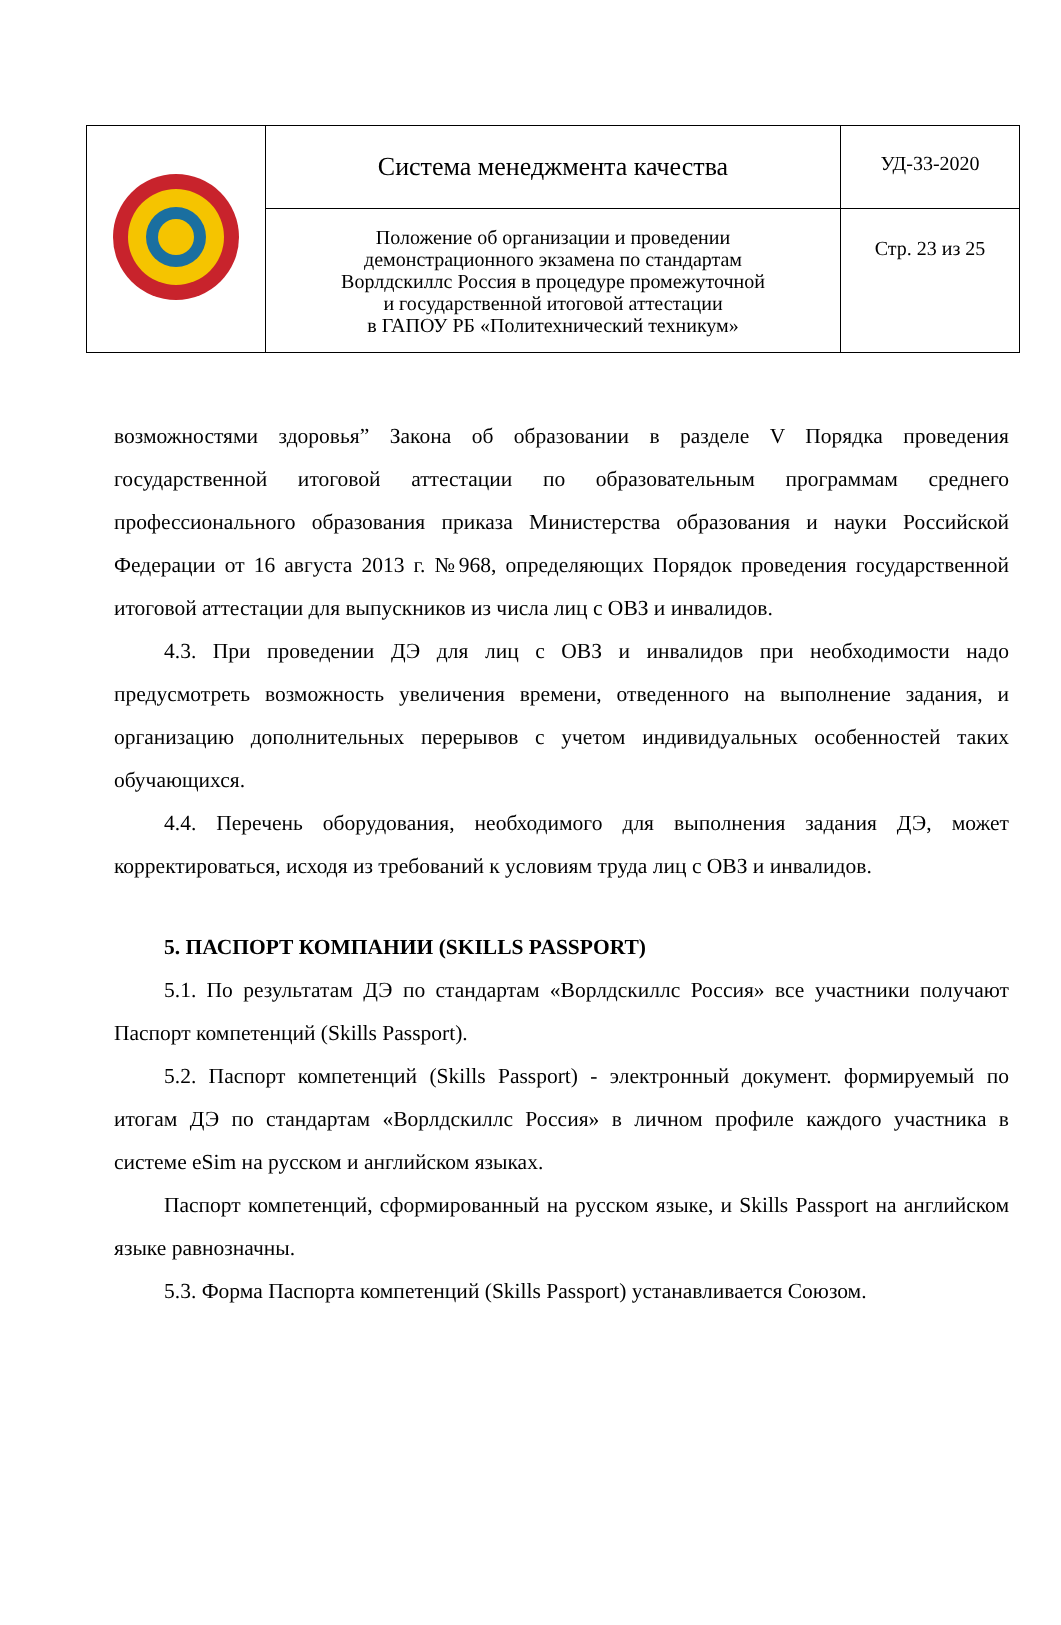| | Система менеджмента качества | УД-33-2020 |
| | Положение об организации и проведении демонстрационного экзамена по стандартам Ворлдскиллс Россия в процедуре промежуточной и государственной итоговой аттестации в ГАПОУ РБ «Политехнический техникум» | Стр. 23 из 25 |
возможностями здоровья” Закона об образовании в разделе V Порядка проведения государственной итоговой аттестации по образовательным программам среднего профессионального образования приказа Министерства образования и науки Российской Федерации от 16 августа 2013 г. №968, определяющих Порядок проведения государственной итоговой аттестации для выпускников из числа лиц с ОВЗ и инвалидов.
4.3. При проведении ДЭ для лиц с ОВЗ и инвалидов при необходимости надо предусмотреть возможность увеличения времени, отведенного на выполнение задания, и организацию дополнительных перерывов с учетом индивидуальных особенностей таких обучающихся.
4.4. Перечень оборудования, необходимого для выполнения задания ДЭ, может корректироваться, исходя из требований к условиям труда лиц с ОВЗ и инвалидов.
5. ПАСПОРТ КОМПАНИИ (SKILLS PASSPORT)
5.1. По результатам ДЭ по стандартам «Ворлдскиллс Россия» все участники получают Паспорт компетенций (Skills Passport).
5.2. Паспорт компетенций (Skills Passport) - электронный документ. формируемый по итогам ДЭ по стандартам «Ворлдскиллс Россия» в личном профиле каждого участника в системе eSim на русском и английском языках.
Паспорт компетенций, сформированный на русском языке, и Skills Passport на английском языке равнозначны.
5.3. Форма Паспорта компетенций (Skills Passport) устанавливается Союзом.